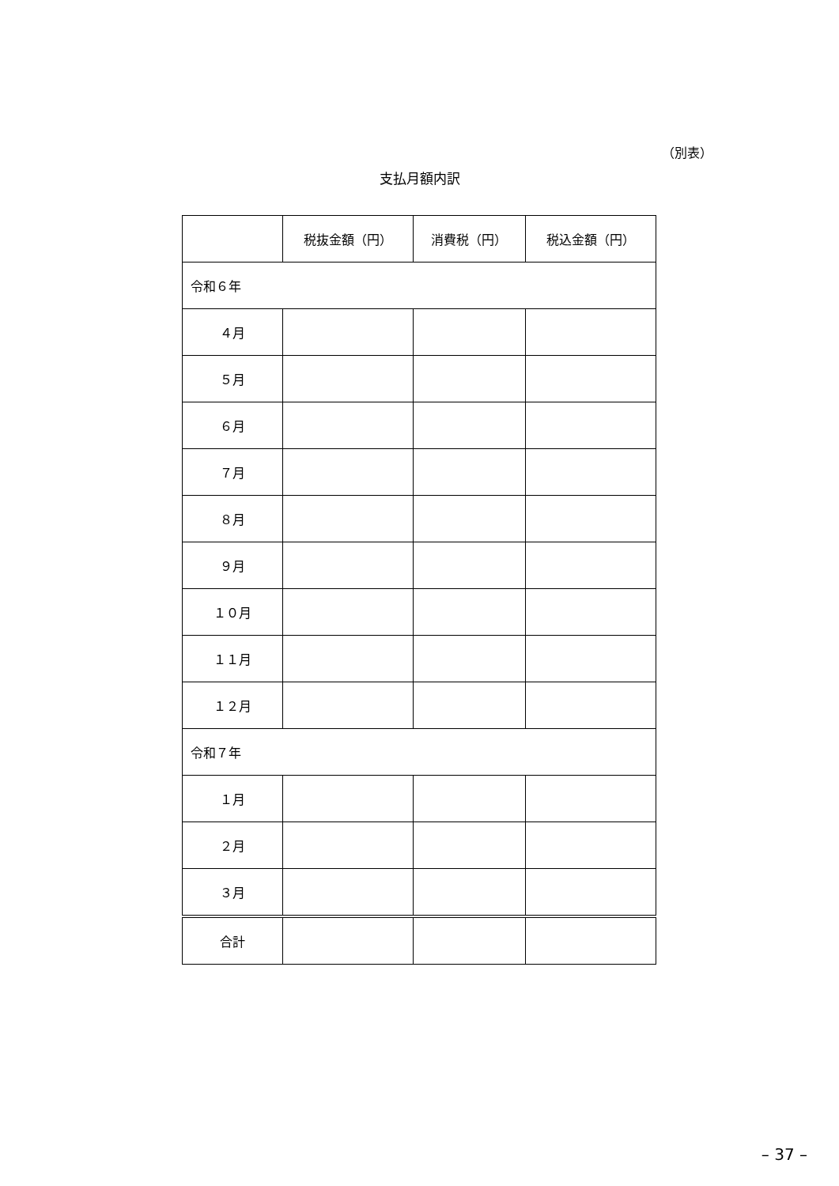（別表）
支払月額内訳
| | 税抜金額（円） | 消費税（円） | 税込金額（円） |
| --- | --- | --- | --- |
| 令和６年 | | | |
| ４月 | | | |
| ５月 | | | |
| ６月 | | | |
| ７月 | | | |
| ８月 | | | |
| ９月 | | | |
| １０月 | | | |
| １１月 | | | |
| １２月 | | | |
| 令和７年 | | | |
| １月 | | | |
| ２月 | | | |
| ３月 | | | |
| 合計 | | | |
– 37 –